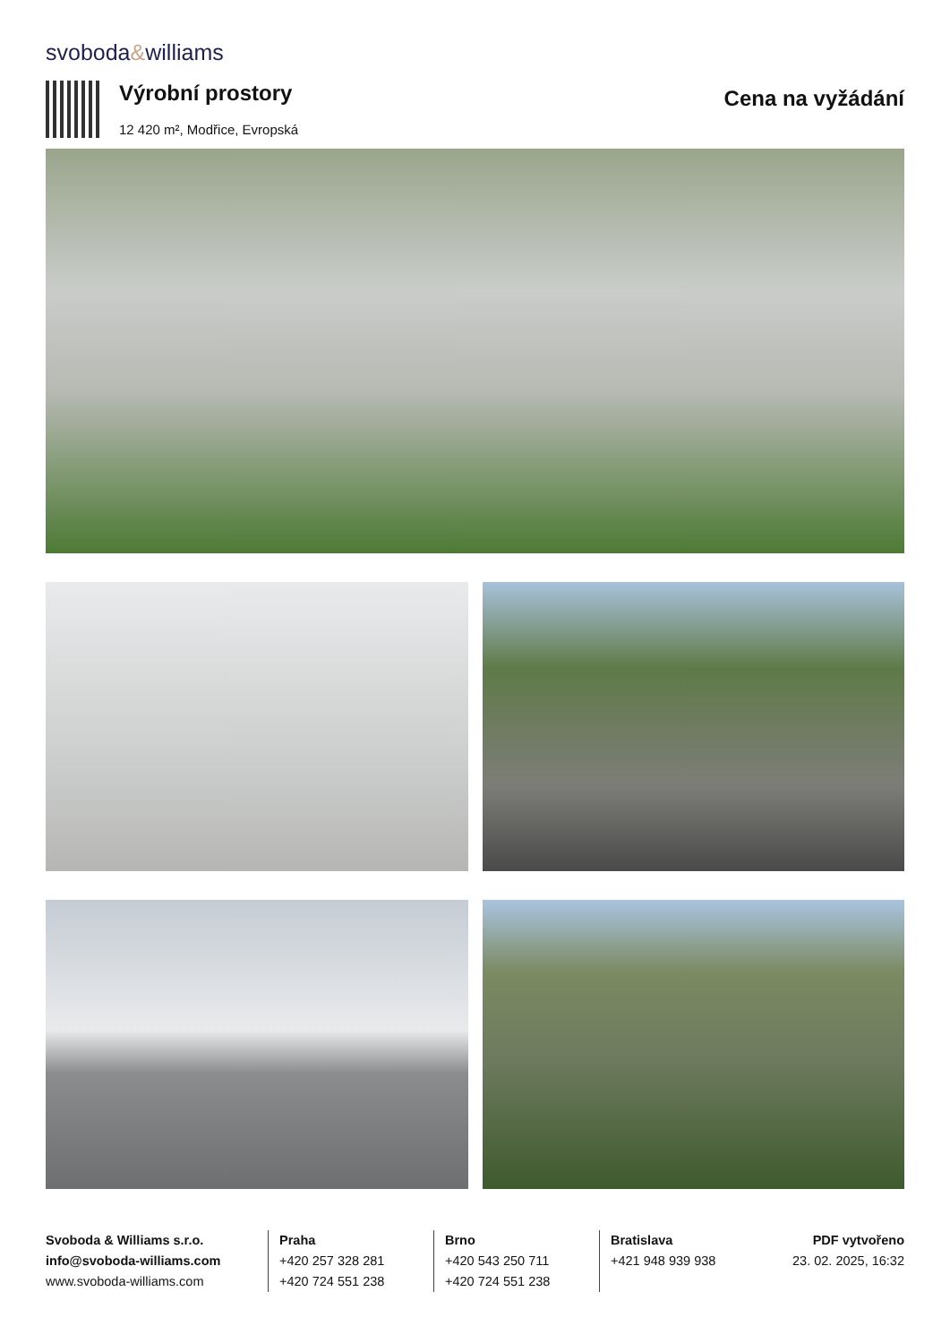svoboda&williams
Výrobní prostory
12 420 m², Modřice, Evropská
Cena na vyžádání
Svoboda & Williams s.r.o.
info@svoboda-williams.com
www.svoboda-williams.com
Praha
+420 257 328 281
+420 724 551 238
Brno
+420 543 250 711
+420 724 551 238
Bratislava
+421 948 939 938
PDF vytvořeno
23. 02. 2025, 16:32